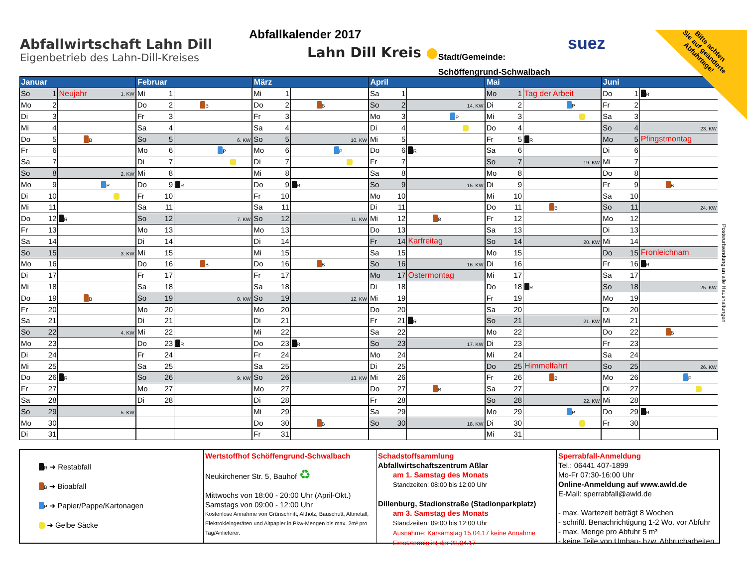Bitte achten
Sie auf geänderte
Abfuhrtage!
Abfallwirtschaft Lahn Dill
Eigenbetrieb des Lahn-Dill-Kreises
Abfallkalender 2017
Lahn Dill Kreis ●
Stadt/Gemeinde:
Schöffengrund-Schwalbach
suez
| Januar | | | Februar | | | März | | | April | | | Mai | | | Juni | | |
| --- | --- | --- | --- | --- | --- | --- | --- | --- | --- | --- | --- | --- | --- | --- | --- | --- | --- |
| So | 1 | Neujahr 1. KW | Mi | 1 | | Mi | 1 | | Sa | 1 | | Mo | 1 | Tag der Arbeit | Do | 1 | R |
| Mo | 2 | | Do | 2 | B | Do | 2 | B | So | 2 | 14. KW | Di | 2 | P | Fr | 2 | |
| Di | 3 | | Fr | 3 | | Fr | 3 | | Mo | 3 | P | Mi | 3 | | Sa | 3 | |
| Mi | 4 | | Sa | 4 | | Sa | 4 | | Di | 4 | | Do | 4 | | So | 4 | 23. KW |
| Do | 5 | B | So | 5 | 6. KW | So | 5 | 10. KW | Mi | 5 | | Fr | 5 | R | Mo | 5 | Pfingstmontag |
| Fr | 6 | | Mo | 6 | P | Mo | 6 | P | Do | 6 | R | Sa | 6 | | Di | 6 | |
| Sa | 7 | | Di | 7 | | Di | 7 | | Fr | 7 | | So | 7 | 19. KW | Mi | 7 | |
| So | 8 | 2. KW | Mi | 8 | | Mi | 8 | | Sa | 8 | | Mo | 8 | | Do | 8 | |
| Mo | 9 | P | Do | 9 | R | Do | 9 | R | So | 9 | 15. KW | Di | 9 | | Fr | 9 | B |
| Di | 10 | | Fr | 10 | | Fr | 10 | | Mo | 10 | | Mi | 10 | | Sa | 10 | |
| Mi | 11 | | Sa | 11 | | Sa | 11 | | Di | 11 | | Do | 11 | B | So | 11 | 24. KW |
| Do | 12 | R | So | 12 | 7. KW | So | 12 | 11. KW | Mi | 12 | B | Fr | 12 | | Mo | 12 | |
| Fr | 13 | | Mo | 13 | | Mo | 13 | | Do | 13 | | Sa | 13 | | Di | 13 | |
| Sa | 14 | | Di | 14 | | Di | 14 | | Fr | 14 | Karfreitag | So | 14 | 20. KW | Mi | 14 | |
| So | 15 | 3. KW | Mi | 15 | | Mi | 15 | | Sa | 15 | | Mo | 15 | | Do | 15 | Fronleichnam |
| Mo | 16 | | Do | 16 | B | Do | 16 | B | So | 16 | 16. KW | Di | 16 | | Fr | 16 | R |
| Di | 17 | | Fr | 17 | | Fr | 17 | | Mo | 17 | Ostermontag | Mi | 17 | | Sa | 17 | |
| Mi | 18 | | Sa | 18 | | Sa | 18 | | Di | 18 | | Do | 18 | R | So | 18 | 25. KW |
| Do | 19 | B | So | 19 | 8. KW | So | 19 | 12. KW | Mi | 19 | | Fr | 19 | | Mo | 19 | |
| Fr | 20 | | Mo | 20 | | Mo | 20 | | Do | 20 | | Sa | 20 | | Di | 20 | |
| Sa | 21 | | Di | 21 | | Di | 21 | | Fr | 21 | R | So | 21 | 21. KW | Mi | 21 | |
| So | 22 | 4. KW | Mi | 22 | | Mi | 22 | | Sa | 22 | | Mo | 22 | | Do | 22 | B |
| Mo | 23 | | Do | 23 | R | Do | 23 | R | So | 23 | 17. KW | Di | 23 | | Fr | 23 | |
| Di | 24 | | Fr | 24 | | Fr | 24 | | Mo | 24 | | Mi | 24 | | Sa | 24 | |
| Mi | 25 | | Sa | 25 | | Sa | 25 | | Di | 25 | | Do | 25 | Himmelfahrt | So | 25 | 26. KW |
| Do | 26 | R | So | 26 | 9. KW | So | 26 | 13. KW | Mi | 26 | | Fr | 26 | B | Mo | 26 | P |
| Fr | 27 | | Mo | 27 | | Mo | 27 | | Do | 27 | B | Sa | 27 | | Di | 27 | |
| Sa | 28 | | Di | 28 | | Di | 28 | | Fr | 28 | | So | 28 | 22. KW | Mi | 28 | |
| So | 29 | 5. KW | | | | Mi | 29 | | Sa | 29 | | Mo | 29 | P | Do | 29 | R |
| Mo | 30 | | | | | Do | 30 | B | So | 30 | 18. KW | Di | 30 | | Fr | 30 | |
| Di | 31 | | | | | Fr | 31 | | | | | Mi | 31 | | | | |
Postwurfsendung an alle Haushaltungen
R ➜ Restabfall
B ➜ Bioabfall
P ➜ Papier/Pappe/Kartonagen
➜ Gelbe Säcke
Wertstoffhof Schöffengrund-Schwalbach
Neukirchener Str. 5, Bauhof ♻
Mittwochs von 18:00 - 20:00 Uhr (April-Okt.)
Samstags von 09:00 - 12:00 Uhr
Kostenlose Annahme von Grünschnitt, Altholz, Bauschutt, Altmetall, Elektrokleingeräten und Altpapier in Pkw-Mengen bis max. 2m³ pro Tag/Anlieferer.
Schadstoffsammlung
Abfallwirtschaftszentrum Aßlar
am 1. Samstag des Monats
Standzeiten: 08:00 bis 12:00 Uhr
Dillenburg, Stadionstraße (Stadionparkplatz)
am 3. Samstag des Monats
Standzeiten: 09:00 bis 12:00 Uhr
Ausnahme: Karsamstag 15.04.17 keine Annahme
Ersatztermin ist der 22.04.17
Sperrabfall-Anmeldung
Tel.: 06441 407-1899
Mo-Fr 07:30-16:00 Uhr
Online-Anmeldung auf www.awld.de
E-Mail: sperrabfall@awld.de
- max. Wartezeit beträgt 8 Wochen
- schriftl. Benachrichtigung 1-2 Wo. vor Abfuhr
- max. Menge pro Abfuhr 5 m³
- keine Teile von Umbau- bzw. Abbrucharbeiten